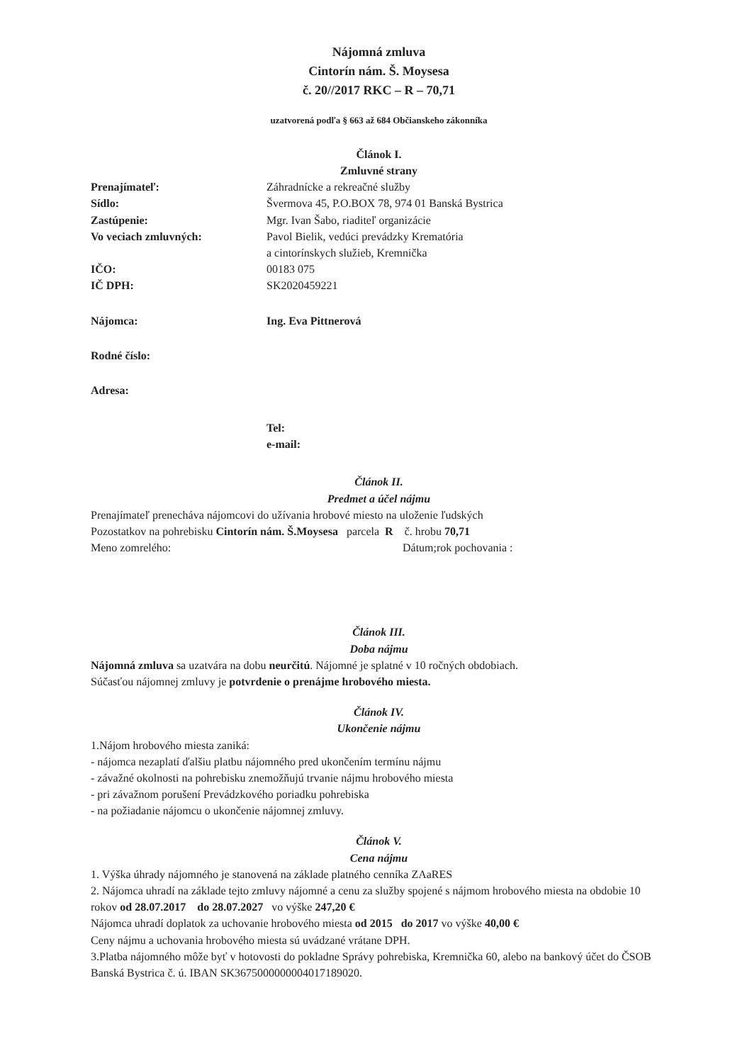Nájomná zmluva
Cintorín nám. Š. Moysesa
č. 20//2017 RKC – R – 70,71
uzatvorená podľa § 663 až 684 Občianskeho zákonníka
Článok I.
Zmluvné strany
Prenajímateľ: Záhradnícke a rekreačné služby
Sídlo: Švermova 45, P.O.BOX 78, 974 01 Banská Bystrica
Zastúpenie: Mgr. Ivan Šabo, riaditeľ organizácie
Vo veciach zmluvných: Pavol Bielik, vedúci prevádzky Krematória
a cintorínskych služieb, Kremnička
IČO: 00183 075
IČ DPH: SK2020459221
Nájomca: Ing. Eva Pittnerová
Rodné číslo:
Adresa:
Tel:
e-mail:
Článok II.
Predmet a účel nájmu
Prenajímateľ prenecháva nájomcovi do užívania hrobové miesto na uloženie ľudských
Pozostatkov na pohrebisku Cintorín nám. Š.Moysesa parcela R č. hrobu 70,71
Meno zomrelého: Dátum;rok pochovania :
Článok III.
Doba nájmu
Nájomná zmluva sa uzatvára na dobu neurčitú. Nájomné je splatné v 10 ročných obdobiach.
Súčasťou nájomnej zmluvy je potvrdenie o prenájme hrobového miesta.
Článok IV.
Ukončenie nájmu
1.Nájom hrobového miesta zaniká:
- nájomca nezaplatí ďalšiu platbu nájomného pred ukončením termínu nájmu
- závažné okolnosti na pohrebisku znemožňujú trvanie nájmu hrobového miesta
- pri závažnom porušení Prevádzkového poriadku pohrebiska
- na požiadanie nájomcu o ukončenie nájomnej zmluvy.
Článok V.
Cena nájmu
1. Výška úhrady nájomného je stanovená na základe platného cenníka ZAaRES
2. Nájomca uhradí na základe tejto zmluvy nájomné a cenu za služby spojené s nájmom hrobového miesta na obdobie 10 rokov od 28.07.2017 do 28.07.2027 vo výške 247,20 €
Nájomca uhradí doplatok za uchovanie hrobového miesta od 2015 do 2017 vo výške 40,00 €
Ceny nájmu a uchovania hrobového miesta sú uvádzané vrátane DPH.
3.Platba nájomného môže byť v hotovosti do pokladne Správy pohrebiska, Kremnička 60, alebo na bankový účet do ČSOB Banská Bystrica č. ú. IBAN SK3675000000004017189020.